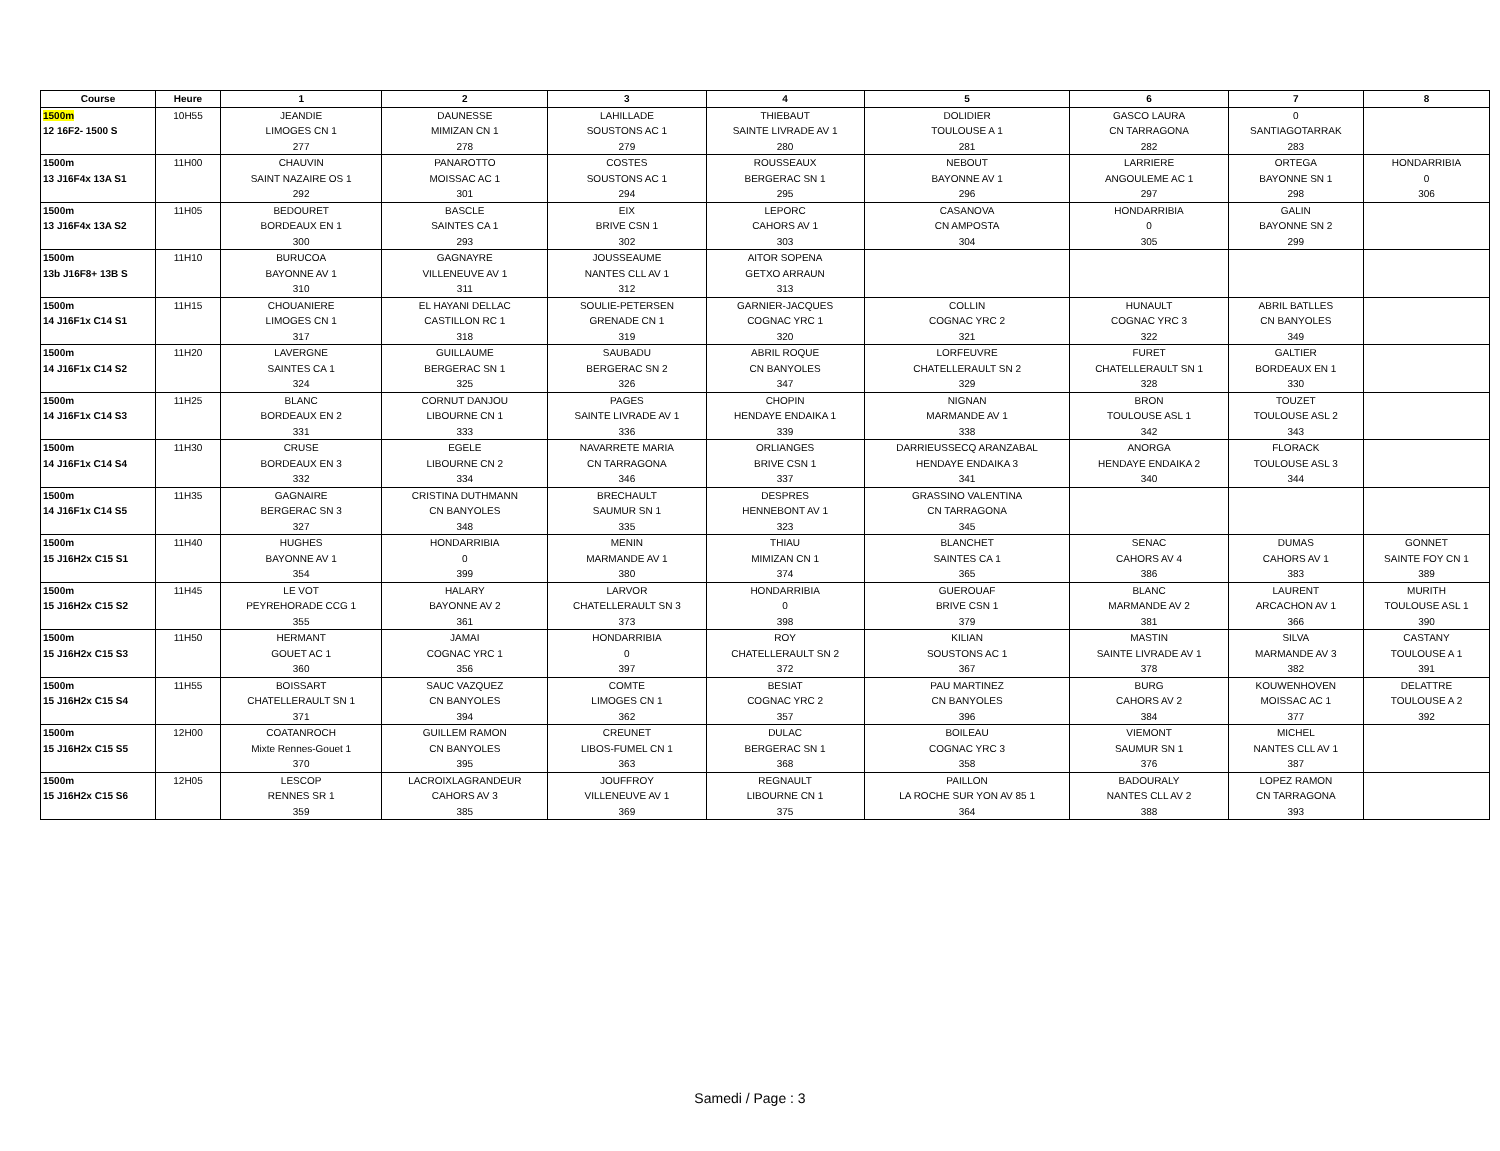| Course | Heure | 1 | 2 | 3 | 4 | 5 | 6 | 7 | 8 |
| --- | --- | --- | --- | --- | --- | --- | --- | --- | --- |
| 1500m | 10H55 | JEANDIE | DAUNESSE | LAHILLADE | THIEBAUT | DOLIDIER | GASCO LAURA | 0 | |
| 12 16F2- 1500 S | | LIMOGES CN 1 | MIMIZAN CN 1 | SOUSTONS AC 1 | SAINTE LIVRADE AV 1 | TOULOUSE A 1 | CN TARRAGONA | SANTIAGOTARRAK | |
| | | 277 | 278 | 279 | 280 | 281 | 282 | 283 | |
| 1500m | 11H00 | CHAUVIN | PANAROTTO | COSTES | ROUSSEAUX | NEBOUT | LARRIERE | ORTEGA | HONDARRIBIA |
| 13 J16F4x 13A S1 | | SAINT NAZAIRE OS 1 | MOISSAC AC 1 | SOUSTONS AC 1 | BERGERAC SN 1 | BAYONNE AV 1 | ANGOULEME AC 1 | BAYONNE SN 1 | 0 |
| | | 292 | 301 | 294 | 295 | 296 | 297 | 298 | 306 |
| 1500m | 11H05 | BEDOURET | BASCLE | EIX | LEPORC | CASANOVA | HONDARRIBIA | GALIN | |
| 13 J16F4x 13A S2 | | BORDEAUX EN 1 | SAINTES CA 1 | BRIVE CSN 1 | CAHORS AV 1 | CN AMPOSTA | 0 | BAYONNE SN 2 | |
| | | 300 | 293 | 302 | 303 | 304 | 305 | 299 | |
| 1500m | 11H10 | BURUCOA | GAGNAYRE | JOUSSEAUME | AITOR SOPENA | | | | |
| 13b J16F8+ 13B S | | BAYONNE AV 1 | VILLENEUVE AV 1 | NANTES CLL AV 1 | GETXO ARRAUN | | | | |
| | | 310 | 311 | 312 | 313 | | | | |
| 1500m | 11H15 | CHOUANIERE | EL HAYANI DELLAC | SOULIE-PETERSEN | GARNIER-JACQUES | COLLIN | HUNAULT | ABRIL BATLLES | |
| 14 J16F1x C14 S1 | | LIMOGES CN 1 | CASTILLON RC 1 | GRENADE CN 1 | COGNAC YRC 1 | COGNAC YRC 2 | COGNAC YRC 3 | CN BANYOLES | |
| | | 317 | 318 | 319 | 320 | 321 | 322 | 349 | |
| 1500m | 11H20 | LAVERGNE | GUILLAUME | SAUBADU | ABRIL ROQUE | LORFEUVRE | FURET | GALTIER | |
| 14 J16F1x C14 S2 | | SAINTES CA 1 | BERGERAC SN 1 | BERGERAC SN 2 | CN BANYOLES | CHATELLERAULT SN 2 | CHATELLERAULT SN 1 | BORDEAUX EN 1 | |
| | | 324 | 325 | 326 | 347 | 329 | 328 | 330 | |
| 1500m | 11H25 | BLANC | CORNUT DANJOU | PAGES | CHOPIN | NIGNAN | BRON | TOUZET | |
| 14 J16F1x C14 S3 | | BORDEAUX EN 2 | LIBOURNE CN 1 | SAINTE LIVRADE AV 1 | HENDAYE ENDAIKA 1 | MARMANDE AV 1 | TOULOUSE ASL 1 | TOULOUSE ASL 2 | |
| | | 331 | 333 | 336 | 339 | 338 | 342 | 343 | |
| 1500m | 11H30 | CRUSE | EGELE | NAVARRETE MARIA | ORLIANGES | DARRIEUSSECQ ARANZABAL | ANORGA | FLORACK | |
| 14 J16F1x C14 S4 | | BORDEAUX EN 3 | LIBOURNE CN 2 | CN TARRAGONA | BRIVE CSN 1 | HENDAYE ENDAIKA 3 | HENDAYE ENDAIKA 2 | TOULOUSE ASL 3 | |
| | | 332 | 334 | 346 | 337 | 341 | 340 | 344 | |
| 1500m | 11H35 | GAGNAIRE | CRISTINA DUTHMANN | BRECHAULT | DESPRES | GRASSINO VALENTINA | | | |
| 14 J16F1x C14 S5 | | BERGERAC SN 3 | CN BANYOLES | SAUMUR SN 1 | HENNEBONT AV 1 | CN TARRAGONA | | | |
| | | 327 | 348 | 335 | 323 | 345 | | | |
| 1500m | 11H40 | HUGHES | HONDARRIBIA | MENIN | THIAU | BLANCHET | SENAC | DUMAS | GONNET |
| 15 J16H2x C15 S1 | | BAYONNE AV 1 | 0 | MARMANDE AV 1 | MIMIZAN CN 1 | SAINTES CA 1 | CAHORS AV 4 | CAHORS AV 1 | SAINTE FOY CN 1 |
| | | 354 | 399 | 380 | 374 | 365 | 386 | 383 | 389 |
| 1500m | 11H45 | LE VOT | HALARY | LARVOR | HONDARRIBIA | GUEROUAF | BLANC | LAURENT | MURITH |
| 15 J16H2x C15 S2 | | PEYREHORADE CCG 1 | BAYONNE AV 2 | CHATELLERAULT SN 3 | 0 | BRIVE CSN 1 | MARMANDE AV 2 | ARCACHON AV 1 | TOULOUSE ASL 1 |
| | | 355 | 361 | 373 | 398 | 379 | 381 | 366 | 390 |
| 1500m | 11H50 | HERMANT | JAMAI | HONDARRIBIA | ROY | KILIAN | MASTIN | SILVA | CASTANY |
| 15 J16H2x C15 S3 | | GOUET AC 1 | COGNAC YRC 1 | 0 | CHATELLERAULT SN 2 | SOUSTONS AC 1 | SAINTE LIVRADE AV 1 | MARMANDE AV 3 | TOULOUSE A 1 |
| | | 360 | 356 | 397 | 372 | 367 | 378 | 382 | 391 |
| 1500m | 11H55 | BOISSART | SAUC VAZQUEZ | COMTE | BESIAT | PAU MARTINEZ | BURG | KOUWENHOVEN | DELATTRE |
| 15 J16H2x C15 S4 | | CHATELLERAULT SN 1 | CN BANYOLES | LIMOGES CN 1 | COGNAC YRC 2 | CN BANYOLES | CAHORS AV 2 | MOISSAC AC 1 | TOULOUSE A 2 |
| | | 371 | 394 | 362 | 357 | 396 | 384 | 377 | 392 |
| 1500m | 12H00 | COATANROCH | GUILLEM RAMON | CREUNET | DULAC | BOILEAU | VIEMONT | MICHEL | |
| 15 J16H2x C15 S5 | | Mixte Rennes-Gouet 1 | CN BANYOLES | LIBOS-FUMEL CN 1 | BERGERAC SN 1 | COGNAC YRC 3 | SAUMUR SN 1 | NANTES CLL AV 1 | |
| | | 370 | 395 | 363 | 368 | 358 | 376 | 387 | |
| 1500m | 12H05 | LESCOP | LACROIXLAGRANDEUR | JOUFFROY | REGNAULT | PAILLON | BADOURALY | LOPEZ RAMON | |
| 15 J16H2x C15 S6 | | RENNES SR 1 | CAHORS AV 3 | VILLENEUVE AV 1 | LIBOURNE CN 1 | LA ROCHE SUR YON AV 85 1 | NANTES CLL AV 2 | CN TARRAGONA | |
| | | 359 | 385 | 369 | 375 | 364 | 388 | 393 | |
Samedi / Page : 3